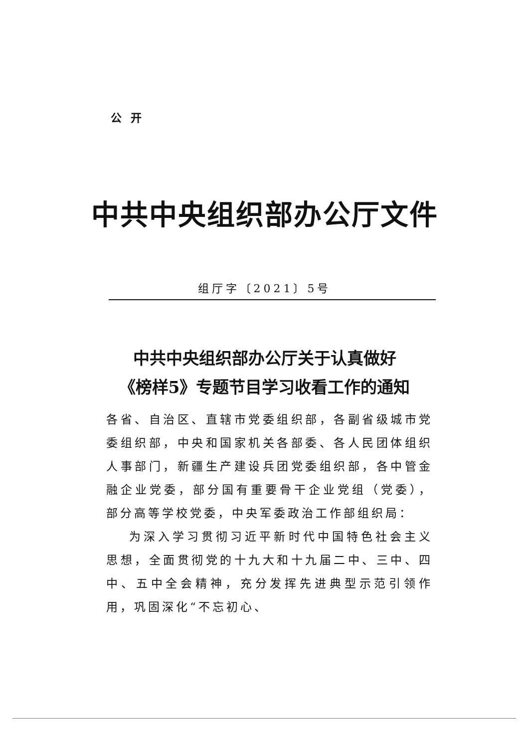公开
中共中央组织部办公厅文件
组厅字〔2021〕5号
中共中央组织部办公厅关于认真做好
《榜样5》专题节目学习收看工作的通知
各省、自治区、直辖市党委组织部，各副省级城市党委组织部，中央和国家机关各部委、各人民团体组织人事部门，新疆生产建设兵团党委组织部，各中管金融企业党委，部分国有重要骨干企业党组（党委），部分高等学校党委，中央军委政治工作部组织局：
为深入学习贯彻习近平新时代中国特色社会主义思想，全面贯彻党的十九大和十九届二中、三中、四中、五中全会精神，充分发挥先进典型示范引领作用，巩固深化“不忘初心、